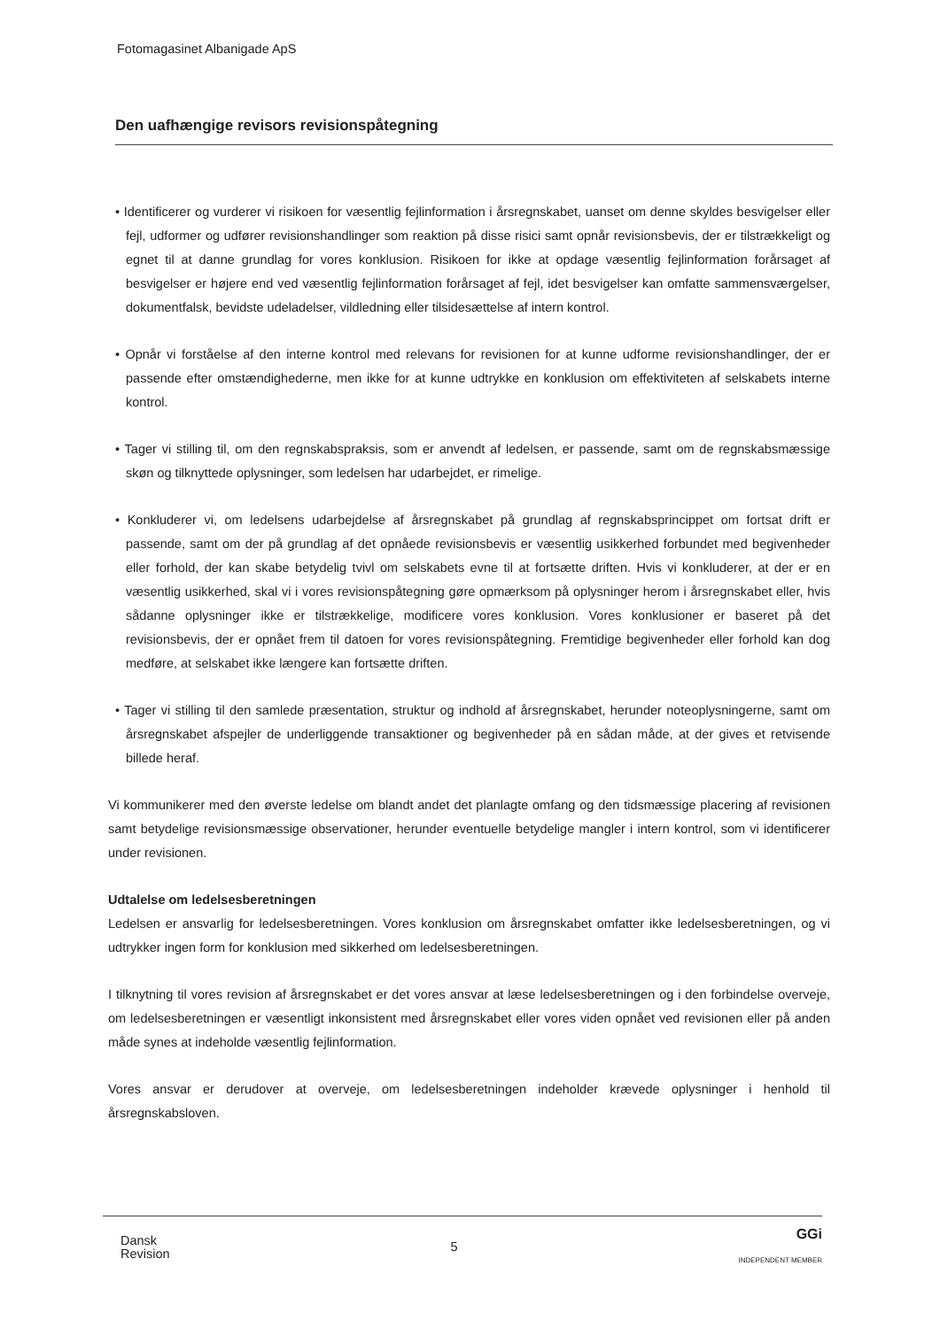Fotomagasinet Albanigade ApS
Den uafhængige revisors revisionspåtegning
• Identificerer og vurderer vi risikoen for væsentlig fejlinformation i årsregnskabet, uanset om denne skyldes besvigelser eller fejl, udformer og udfører revisionshandlinger som reaktion på disse risici samt opnår revisionsbevis, der er tilstrækkeligt og egnet til at danne grundlag for vores konklusion. Risikoen for ikke at opdage væsentlig fejlinformation forårsaget af besvigelser er højere end ved væsentlig fejlinformation forårsaget af fejl, idet besvigelser kan omfatte sammensværgelser, dokumentfalsk, bevidste udeladelser, vildledning eller tilsidesættelse af intern kontrol.
• Opnår vi forståelse af den interne kontrol med relevans for revisionen for at kunne udforme revisionshandlinger, der er passende efter omstændighederne, men ikke for at kunne udtrykke en konklusion om effektiviteten af selskabets interne kontrol.
• Tager vi stilling til, om den regnskabspraksis, som er anvendt af ledelsen, er passende, samt om de regnskabsmæssige skøn og tilknyttede oplysninger, som ledelsen har udarbejdet, er rimelige.
• Konkluderer vi, om ledelsens udarbejdelse af årsregnskabet på grundlag af regnskabsprincippet om fortsat drift er passende, samt om der på grundlag af det opnåede revisionsbevis er væsentlig usikkerhed forbundet med begivenheder eller forhold, der kan skabe betydelig tvivl om selskabets evne til at fortsætte driften. Hvis vi konkluderer, at der er en væsentlig usikkerhed, skal vi i vores revisionspåtegning gøre opmærksom på oplysninger herom i årsregnskabet eller, hvis sådanne oplysninger ikke er tilstrækkelige, modificere vores konklusion. Vores konklusioner er baseret på det revisionsbevis, der er opnået frem til datoen for vores revisionspåtegning. Fremtidige begivenheder eller forhold kan dog medføre, at selskabet ikke længere kan fortsætte driften.
• Tager vi stilling til den samlede præsentation, struktur og indhold af årsregnskabet, herunder noteoplysningerne, samt om årsregnskabet afspejler de underliggende transaktioner og begivenheder på en sådan måde, at der gives et retvisende billede heraf.
Vi kommunikerer med den øverste ledelse om blandt andet det planlagte omfang og den tidsmæssige placering af revisionen samt betydelige revisionsmæssige observationer, herunder eventuelle betydelige mangler i intern kontrol, som vi identificerer under revisionen.
Udtalelse om ledelsesberetningen
Ledelsen er ansvarlig for ledelsesberetningen. Vores konklusion om årsregnskabet omfatter ikke ledelsesberetningen, og vi udtrykker ingen form for konklusion med sikkerhed om ledelsesberetningen.
I tilknytning til vores revision af årsregnskabet er det vores ansvar at læse ledelsesberetningen og i den forbindelse overveje, om ledelsesberetningen er væsentligt inkonsistent med årsregnskabet eller vores viden opnået ved revisionen eller på anden måde synes at indeholde væsentlig fejlinformation.
Vores ansvar er derudover at overveje, om ledelsesberetningen indeholder krævede oplysninger i henhold til årsregnskabsloven.
Dansk
Revision
5
GGi
INDEPENDENT MEMBER